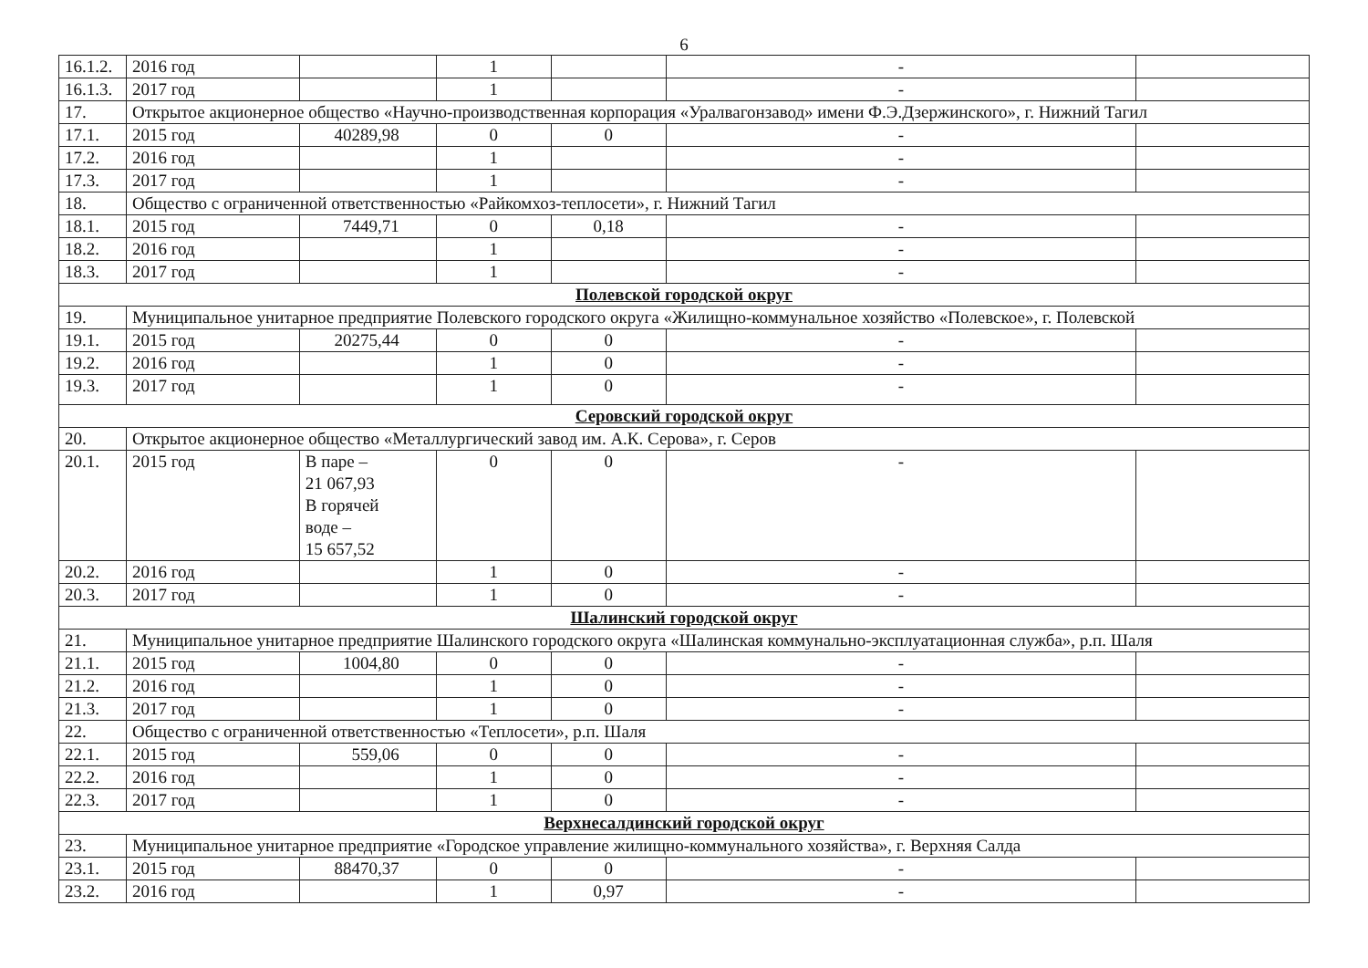6
| 16.1.2. | 2016 год | | 1 | | - | |
| 16.1.3. | 2017 год | | 1 | | - | |
| 17. | Открытое акционерное общество «Научно-производственная корпорация «Уралвагонзавод» имени Ф.Э.Дзержинского», г. Нижний Тагил | | | | | |
| 17.1. | 2015 год | 40289,98 | 0 | 0 | - | |
| 17.2. | 2016 год | | 1 | | - | |
| 17.3. | 2017 год | | 1 | | - | |
| 18. | Общество с ограниченной ответственностью «Райкомхоз-теплосети», г. Нижний Тагил | | | | | |
| 18.1. | 2015 год | 7449,71 | 0 | 0,18 | - | |
| 18.2. | 2016 год | | 1 | | - | |
| 18.3. | 2017 год | | 1 | | - | |
| Полевской городской округ | | | | | | |
| 19. | Муниципальное унитарное предприятие Полевского городского округа «Жилищно-коммунальное хозяйство «Полевское», г. Полевской | | | | | |
| 19.1. | 2015 год | 20275,44 | 0 | 0 | - | |
| 19.2. | 2016 год | | 1 | 0 | - | |
| 19.3. | 2017 год | | 1 | 0 | - | |
| Серовский городской округ | | | | | | |
| 20. | Открытое акционерное общество «Металлургический завод им. А.К. Серова», г. Серов | | | | | |
| 20.1. | 2015 год | В паре – 21 067,93 В горячей воде – 15 657,52 | 0 | 0 | - | |
| 20.2. | 2016 год | | 1 | 0 | - | |
| 20.3. | 2017 год | | 1 | 0 | - | |
| Шалинский городской округ | | | | | | |
| 21. | Муниципальное унитарное предприятие Шалинского городского округа «Шалинская коммунально-эксплуатационная служба», р.п. Шаля | | | | | |
| 21.1. | 2015 год | 1004,80 | 0 | 0 | - | |
| 21.2. | 2016 год | | 1 | 0 | - | |
| 21.3. | 2017 год | | 1 | 0 | - | |
| 22. | Общество с ограниченной ответственностью «Теплосети», р.п. Шаля | | | | | |
| 22.1. | 2015 год | 559,06 | 0 | 0 | - | |
| 22.2. | 2016 год | | 1 | 0 | - | |
| 22.3. | 2017 год | | 1 | 0 | - | |
| Верхнесалдинский городской округ | | | | | | |
| 23. | Муниципальное унитарное предприятие «Городское управление жилищно-коммунального хозяйства», г. Верхняя Салда | | | | | |
| 23.1. | 2015 год | 88470,37 | 0 | 0 | - | |
| 23.2. | 2016 год | | 1 | 0,97 | - | |